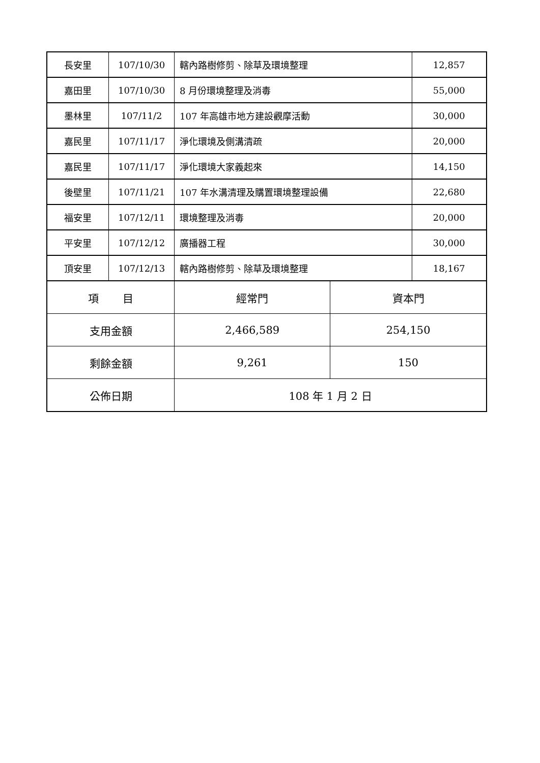| 長安里 | 107/10/30 | 轄內路樹修剪、除草及環境整理 | | 12,857 |
| 嘉田里 | 107/10/30 | 8 月份環境整理及消毒 | | 55,000 |
| 墨林里 | 107/11/2 | 107 年高雄市地方建設觀摩活動 | | 30,000 |
| 嘉民里 | 107/11/17 | 淨化環境及側溝清疏 | | 20,000 |
| 嘉民里 | 107/11/17 | 淨化環境大家義起來 | | 14,150 |
| 後壁里 | 107/11/21 | 107 年水溝清理及購置環境整理設備 | | 22,680 |
| 福安里 | 107/12/11 | 環境整理及消毒 | | 20,000 |
| 平安里 | 107/12/12 | 廣播器工程 | | 30,000 |
| 頂安里 | 107/12/13 | 轄內路樹修剪、除草及環境整理 | | 18,167 |
| 項 目 | | 經常門 | 資本門 | |
| 支用金額 | | 2,466,589 | 254,150 | |
| 剩餘金額 | | 9,261 | 150 | |
| 公佈日期 | | 108 年 1 月 2 日 | | |